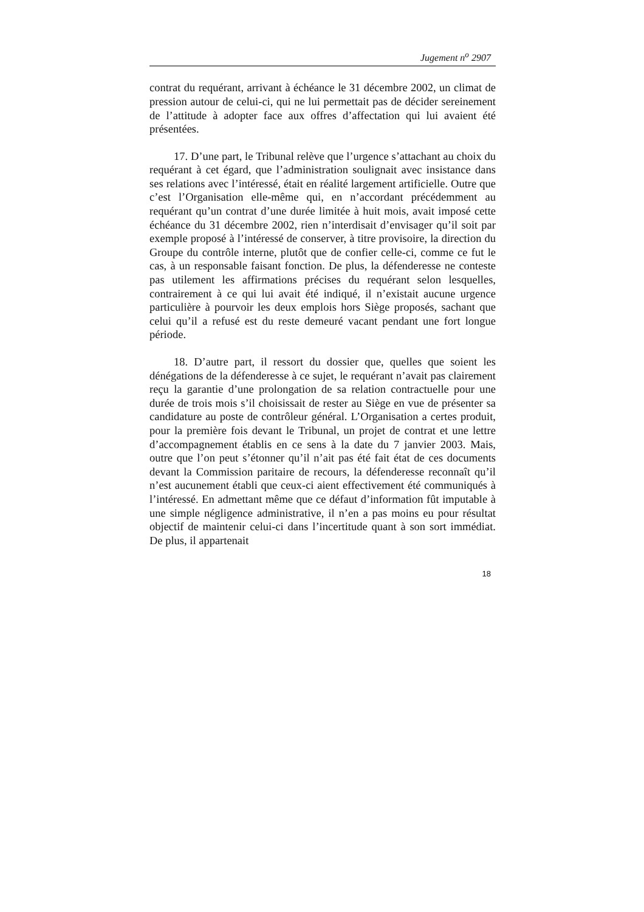Jugement n<sup>o</sup> 2907
contrat du requérant, arrivant à échéance le 31 décembre 2002, un climat de pression autour de celui-ci, qui ne lui permettait pas de décider sereinement de l’attitude à adopter face aux offres d’affectation qui lui avaient été présentées.
17. D’une part, le Tribunal relève que l’urgence s’attachant au choix du requérant à cet égard, que l’administration soulignait avec insistance dans ses relations avec l’intéressé, était en réalité largement artificielle. Outre que c’est l’Organisation elle-même qui, en n’accordant précédemment au requérant qu’un contrat d’une durée limitée à huit mois, avait imposé cette échéance du 31 décembre 2002, rien n’interdisait d’envisager qu’il soit par exemple proposé à l’intéressé de conserver, à titre provisoire, la direction du Groupe du contrôle interne, plutôt que de confier celle-ci, comme ce fut le cas, à un responsable faisant fonction. De plus, la défenderesse ne conteste pas utilement les affirmations précises du requérant selon lesquelles, contrairement à ce qui lui avait été indiqué, il n’existait aucune urgence particulière à pourvoir les deux emplois hors Siège proposés, sachant que celui qu’il a refusé est du reste demeuré vacant pendant une fort longue période.
18. D’autre part, il ressort du dossier que, quelles que soient les dénégations de la défenderesse à ce sujet, le requérant n’avait pas clairement reçu la garantie d’une prolongation de sa relation contractuelle pour une durée de trois mois s’il choisissait de rester au Siège en vue de présenter sa candidature au poste de contrôleur général. L’Organisation a certes produit, pour la première fois devant le Tribunal, un projet de contrat et une lettre d’accompagnement établis en ce sens à la date du 7 janvier 2003. Mais, outre que l’on peut s’étonner qu’il n’ait pas été fait état de ces documents devant la Commission paritaire de recours, la défenderesse reconnaît qu’il n’est aucunement établi que ceux-ci aient effectivement été communiqués à l’intéressé. En admettant même que ce défaut d’information fût imputable à une simple négligence administrative, il n’en a pas moins eu pour résultat objectif de maintenir celui-ci dans l’incertitude quant à son sort immédiat. De plus, il appartenait
18